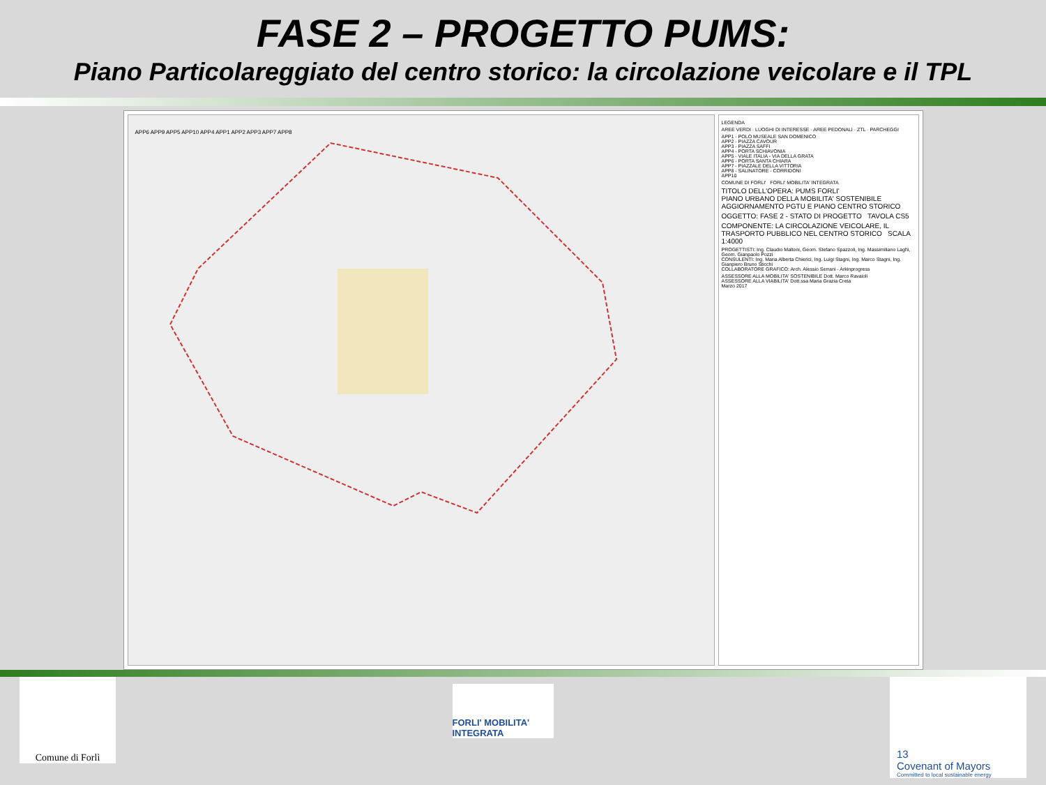FASE 2 – PROGETTO PUMS:
Piano Particolareggiato del centro storico: la circolazione veicolare e il TPL
APP6 APP9 APP5 APP10 APP4 APP1 APP2 APP3 APP7 APP8
LEGENDA
AREE VERDI · LUOGHI DI INTERESSE · AREE PEDONALI · ZTL · PARCHEGGI
APP1 - POLO MUSEALE SAN DOMENICO
APP2 - PIAZZA CAVOUR
APP3 - PIAZZA SAFFI
APP4 - PORTA SCHIAVONIA
APP5 - VIALE ITALIA - VIA DELLA GRATA
APP6 - PORTA SANTA CHIARA
APP7 - PIAZZALE DELLA VITTORIA
APP8 - SALINATORE - CORRIDONI
APP10
COMUNE DI FORLI' FORLI' MOBILITA' INTEGRATA
TITOLO DELL'OPERA: PUMS FORLI'
PIANO URBANO DELLA MOBILITA' SOSTENIBILE
AGGIORNAMENTO PGTU E PIANO CENTRO STORICO
OGGETTO: FASE 2 - STATO DI PROGETTO TAVOLA CS5
COMPONENTE: LA CIRCOLAZIONE VEICOLARE, IL TRASPORTO PUBBLICO NEL CENTRO STORICO SCALA 1:4000
PROGETTISTI: Ing. Claudio Maltoni, Geom. Stefano Spazzoli, Ing. Massimiliano Laghi, Geom. Gianpaolo Pozzi
CONSULENTI: Ing. Maria Alberta Chierici, Ing. Luigi Stagni, Ing. Marco Stagni, Ing. Gianpiero Bruno Sticchi
COLLABORATORE GRAFICO: Arch. Alessio Serrani - Arkinprogress
ASSESSORE ALLA MOBILITA' SOSTENIBILE Dott. Marco Ravaioli
ASSESSORE ALLA VIABILITA' Dott.ssa Maria Grazia Creta
Marzo 2017
Comune di Forlì
FORLI' MOBILITA' INTEGRATA
13
Covenant of Mayors
Committed to local sustainable energy